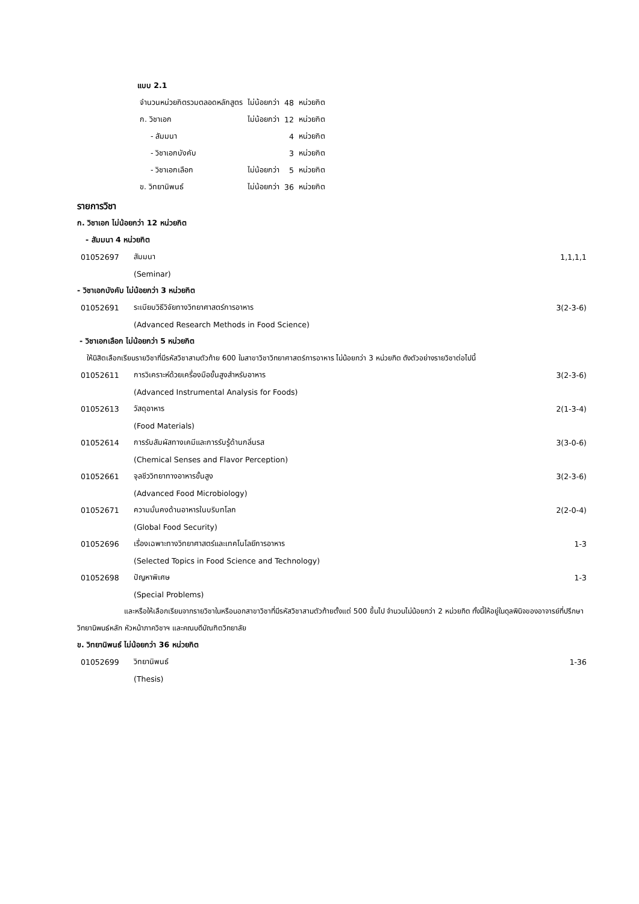แบบ 2.1
| จำนวนหน่วยกิตรวมตลอดหลักสูตร | ไม่น้อยกว่า | 48 | หน่วยกิต |
| ก. วิชาเอก | ไม่น้อยกว่า | 12 | หน่วยกิต |
| - สัมมนา | | 4 | หน่วยกิต |
| - วิชาเอกบังคับ | | 3 | หน่วยกิต |
| - วิชาเอกเลือก | ไม่น้อยกว่า | 5 | หน่วยกิต |
| ข. วิทยานิพนธ์ | ไม่น้อยกว่า | 36 | หน่วยกิต |
รายการวิชา
ก. วิชาเอก ไม่น้อยกว่า 12 หน่วยกิต
- สัมมนา 4 หน่วยกิต
| 01052697 | สัมมนา | 1,1,1,1 |
| | (Seminar) | |
- วิชาเอกบังคับ ไม่น้อยกว่า 3 หน่วยกิต
| 01052691 | ระเบียบวิธีวิจัยทางวิทยาศาสตร์การอาหาร | 3(2-3-6) |
| | (Advanced Research Methods in Food Science) | |
- วิชาเอกเลือก ไม่น้อยกว่า 5 หน่วยกิต
ให้นิสิตเลือกเรียนรายวิชาที่มีรหัสวิชาสามตัวท้าย 600 ในสาขาวิชาวิทยาศาสตร์การอาหาร ไม่น้อยกว่า 3 หน่วยกิต ดังตัวอย่างรายวิชาต่อไปนี้
| 01052611 | การวิเคราะห์ด้วยเครื่องมือขั้นสูงสำหรับอาหาร | 3(2-3-6) |
| | (Advanced Instrumental Analysis for Foods) | |
| 01052613 | วัสดุอาหาร | 2(1-3-4) |
| | (Food Materials) | |
| 01052614 | การรับสัมผัสทางเคมีและการรับรู้ด้านกลิ่นรส | 3(3-0-6) |
| | (Chemical Senses and Flavor Perception) | |
| 01052661 | จุลชีววิทยาทางอาหารขั้นสูง | 3(2-3-6) |
| | (Advanced Food Microbiology) | |
| 01052671 | ความมั่นคงด้านอาหารในบริบทโลก | 2(2-0-4) |
| | (Global Food Security) | |
| 01052696 | เรื่องเฉพาะทางวิทยาศาสตร์และเทคโนโลยีการอาหาร | 1-3 |
| | (Selected Topics in Food Science and Technology) | |
| 01052698 | ปัญหาพิเศษ | 1-3 |
| | (Special Problems) | |
และหรือให้เลือกเรียนจากรายวิชาในหรือนอกสาขาวิชาที่มีรหัสวิชาสามตัวท้ายตั้งแต่ 500 ขึ้นไป จำนวนไม่น้อยกว่า 2 หน่วยกิต ทั้งนี้ให้อยู่ในดุลพินิจของอาจารย์ที่ปรึกษาวิทยานิพนธ์หลัก หัวหน้าภาควิชาฯ และคณบดีบัณฑิตวิทยาลัย
ข. วิทยานิพนธ์ ไม่น้อยกว่า 36 หน่วยกิต
| 01052699 | วิทยานิพนธ์ | 1-36 |
| | (Thesis) | |